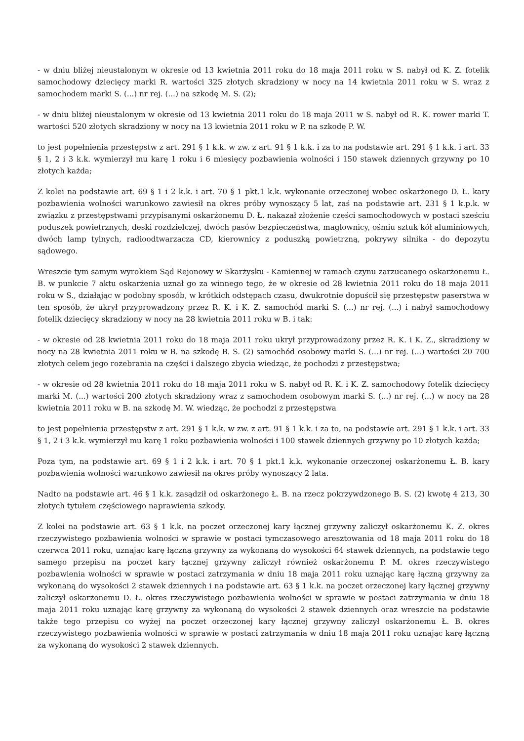- w dniu bliżej nieustalonym w okresie od 13 kwietnia 2011 roku do 18 maja 2011 roku w S. nabył od K. Z. fotelik samochodowy dziecięcy marki R. wartości 325 złotych skradziony w nocy na 14 kwietnia 2011 roku w S. wraz z samochodem marki S. (...) nr rej. (...) na szkodę M. S. (2);
- w dniu bliżej nieustalonym w okresie od 13 kwietnia 2011 roku do 18 maja 2011 w S. nabył od R. K. rower marki T. wartości 520 złotych skradziony w nocy na 13 kwietnia 2011 roku w P. na szkodę P. W.
to jest popełnienia przestępstw z art. 291 § 1 k.k. w zw. z art. 91 § 1 k.k. i za to na podstawie art. 291 § 1 k.k. i art. 33 § 1, 2 i 3 k.k. wymierzył mu karę 1 roku i 6 miesięcy pozbawienia wolności i 150 stawek dziennych grzywny po 10 złotych każda;
Z kolei na podstawie art. 69 § 1 i 2 k.k. i art. 70 § 1 pkt.1 k.k. wykonanie orzeczonej wobec oskarżonego D. Ł. kary pozbawienia wolności warunkowo zawiesił na okres próby wynoszący 5 lat, zaś na podstawie art. 231 § 1 k.p.k. w związku z przestępstwami przypisanymi oskarżonemu D. Ł. nakazał złożenie części samochodowych w postaci sześciu poduszek powietrznych, deski rozdzielczej, dwóch pasów bezpieczeństwa, maglownicy, ośmiu sztuk kół aluminiowych, dwóch lamp tylnych, radioodtwarzacza CD, kierownicy z poduszką powietrzną, pokrywy silnika - do depozytu sądowego.
Wreszcie tym samym wyrokiem Sąd Rejonowy w Skarżysku - Kamiennej w ramach czynu zarzucanego oskarżonemu Ł. B. w punkcie 7 aktu oskarżenia uznał go za winnego tego, że w okresie od 28 kwietnia 2011 roku do 18 maja 2011 roku w S., działając w podobny sposób, w krótkich odstępach czasu, dwukrotnie dopuścił się przestępstw paserstwa w ten sposób, że ukrył przyprowadzony przez R. K. i K. Z. samochód marki S. (...) nr rej. (...) i nabył samochodowy fotelik dziecięcy skradziony w nocy na 28 kwietnia 2011 roku w B. i tak:
- w okresie od 28 kwietnia 2011 roku do 18 maja 2011 roku ukrył przyprowadzony przez R. K. i K. Z., skradziony w nocy na 28 kwietnia 2011 roku w B. na szkodę B. S. (2) samochód osobowy marki S. (...) nr rej. (...) wartości 20 700 złotych celem jego rozebrania na części i dalszego zbycia wiedząc, że pochodzi z przestępstwa;
- w okresie od 28 kwietnia 2011 roku do 18 maja 2011 roku w S. nabył od R. K. i K. Z. samochodowy fotelik dziecięcy marki M. (...) wartości 200 złotych skradziony wraz z samochodem osobowym marki S. (...) nr rej. (...) w nocy na 28 kwietnia 2011 roku w B. na szkodę M. W. wiedząc, że pochodzi z przestępstwa
to jest popełnienia przestępstw z art. 291 § 1 k.k. w zw. z art. 91 § 1 k.k. i za to, na podstawie art. 291 § 1 k.k. i art. 33 § 1, 2 i 3 k.k. wymierzył mu karę 1 roku pozbawienia wolności i 100 stawek dziennych grzywny po 10 złotych każda;
Poza tym, na podstawie art. 69 § 1 i 2 k.k. i art. 70 § 1 pkt.1 k.k. wykonanie orzeczonej oskarżonemu Ł. B. kary pozbawienia wolności warunkowo zawiesił na okres próby wynoszący 2 lata.
Nadto na podstawie art. 46 § 1 k.k. zasądził od oskarżonego Ł. B. na rzecz pokrzywdzonego B. S. (2) kwotę 4 213, 30 złotych tytułem częściowego naprawienia szkody.
Z kolei na podstawie art. 63 § 1 k.k. na poczet orzeczonej kary łącznej grzywny zaliczył oskarżonemu K. Z. okres rzeczywistego pozbawienia wolności w sprawie w postaci tymczasowego aresztowania od 18 maja 2011 roku do 18 czerwca 2011 roku, uznając karę łączną grzywny za wykonaną do wysokości 64 stawek dziennych, na podstawie tego samego przepisu na poczet kary łącznej grzywny zaliczył również oskarżonemu P. M. okres rzeczywistego pozbawienia wolności w sprawie w postaci zatrzymania w dniu 18 maja 2011 roku uznając karę łączną grzywny za wykonaną do wysokości 2 stawek dziennych i na podstawie art. 63 § 1 k.k. na poczet orzeczonej kary łącznej grzywny zaliczył oskarżonemu D. Ł. okres rzeczywistego pozbawienia wolności w sprawie w postaci zatrzymania w dniu 18 maja 2011 roku uznając karę grzywny za wykonaną do wysokości 2 stawek dziennych oraz wreszcie na podstawie także tego przepisu co wyżej na poczet orzeczonej kary łącznej grzywny zaliczył oskarżonemu Ł. B. okres rzeczywistego pozbawienia wolności w sprawie w postaci zatrzymania w dniu 18 maja 2011 roku uznając karę łączną za wykonaną do wysokości 2 stawek dziennych.